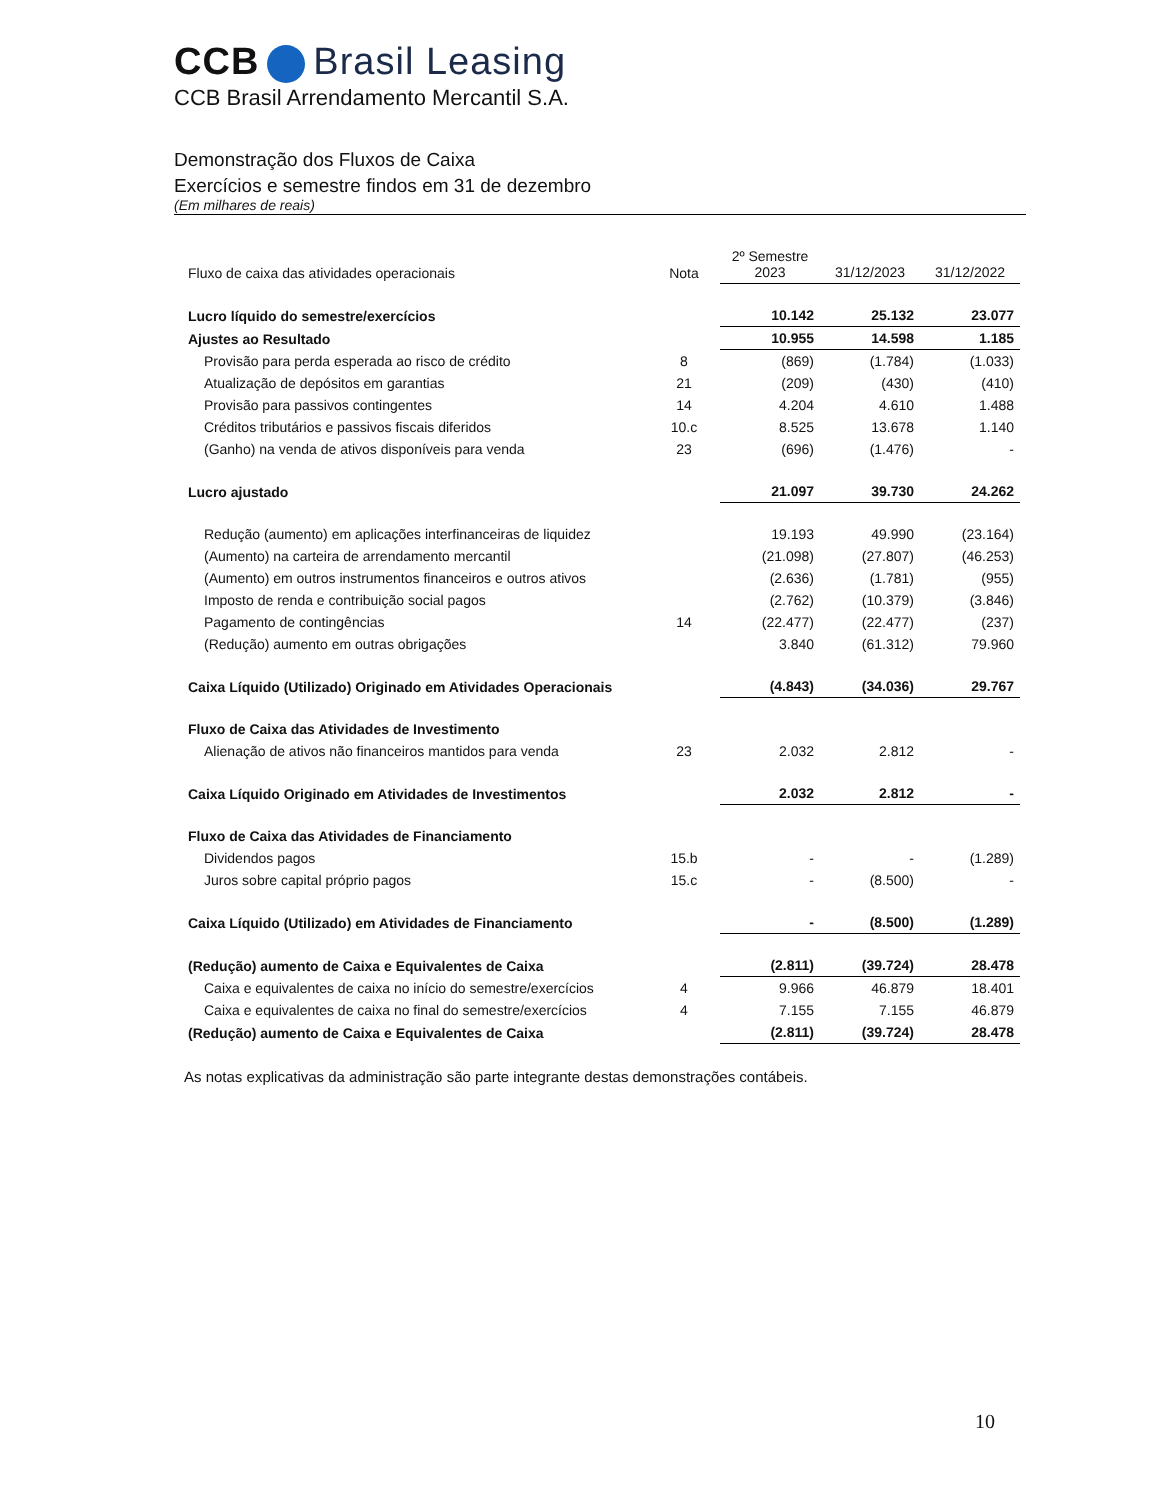CCB Brasil Leasing
CCB Brasil Arrendamento Mercantil S.A.
Demonstração dos Fluxos de Caixa
Exercícios e semestre findos em 31 de dezembro
(Em milhares de reais)
| Fluxo de caixa das atividades operacionais | Nota | 2º Semestre 2023 | 31/12/2023 | 31/12/2022 |
| --- | --- | --- | --- | --- |
| Lucro líquido do semestre/exercícios | | 10.142 | 25.132 | 23.077 |
| Ajustes ao Resultado | | 10.955 | 14.598 | 1.185 |
| Provisão para perda esperada ao risco de crédito | 8 | (869) | (1.784) | (1.033) |
| Atualização de depósitos em garantias | 21 | (209) | (430) | (410) |
| Provisão para passivos contingentes | 14 | 4.204 | 4.610 | 1.488 |
| Créditos tributários e passivos fiscais diferidos | 10.c | 8.525 | 13.678 | 1.140 |
| (Ganho) na venda de ativos disponíveis para venda | 23 | (696) | (1.476) | - |
| Lucro ajustado | | 21.097 | 39.730 | 24.262 |
| Redução (aumento) em aplicações interfinanceiras de liquidez | | 19.193 | 49.990 | (23.164) |
| (Aumento) na carteira de arrendamento mercantil | | (21.098) | (27.807) | (46.253) |
| (Aumento) em outros instrumentos financeiros e outros ativos | | (2.636) | (1.781) | (955) |
| Imposto de renda e contribuição social pagos | | (2.762) | (10.379) | (3.846) |
| Pagamento de contingências | 14 | (22.477) | (22.477) | (237) |
| (Redução) aumento em outras obrigações | | 3.840 | (61.312) | 79.960 |
| Caixa Líquido (Utilizado) Originado em Atividades Operacionais | | (4.843) | (34.036) | 29.767 |
| Fluxo de Caixa das Atividades de Investimento | | | | |
| Alienação de ativos não financeiros mantidos para venda | 23 | 2.032 | 2.812 | - |
| Caixa Líquido Originado em Atividades de Investimentos | | 2.032 | 2.812 | - |
| Fluxo de Caixa das Atividades de Financiamento | | | | |
| Dividendos pagos | 15.b | - | - | (1.289) |
| Juros sobre capital próprio pagos | 15.c | - | (8.500) | - |
| Caixa Líquido (Utilizado) em Atividades de Financiamento | | - | (8.500) | (1.289) |
| (Redução) aumento de Caixa e Equivalentes de Caixa | | (2.811) | (39.724) | 28.478 |
| Caixa e equivalentes de caixa no início do semestre/exercícios | 4 | 9.966 | 46.879 | 18.401 |
| Caixa e equivalentes de caixa no final do semestre/exercícios | 4 | 7.155 | 7.155 | 46.879 |
| (Redução) aumento de Caixa e Equivalentes de Caixa | | (2.811) | (39.724) | 28.478 |
As notas explicativas da administração são parte integrante destas demonstrações contábeis.
10